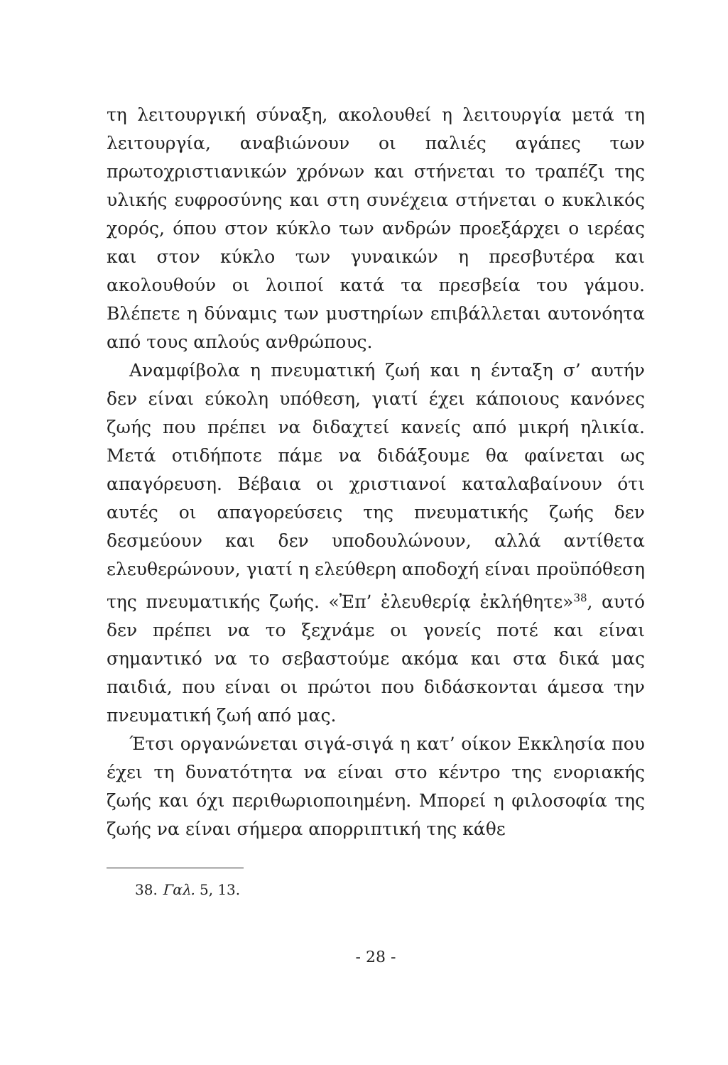τη λειτουργική σύναξη, ακολουθεί η λειτουργία μετά τη λειτουργία, αναβιώνουν οι παλιές αγάπες των πρωτοχριστιανικών χρόνων και στήνεται το τραπέζι της υλικής ευφροσύνης και στη συνέχεια στήνεται ο κυκλικός χορός, όπου στον κύκλο των ανδρών προεξάρχει ο ιερέας και στον κύκλο των γυναικών η πρεσβυτέρα και ακολουθούν οι λοιποί κατά τα πρεσβεία του γάμου. Βλέπετε η δύναμις των μυστηρίων επιβάλλεται αυτονόητα από τους απλούς ανθρώπους.
Αναμφίβολα η πνευματική ζωή και η ένταξη σ’ αυτήν δεν είναι εύκολη υπόθεση, γιατί έχει κάποιους κανόνες ζωής που πρέπει να διδαχτεί κανείς από μικρή ηλικία. Μετά οτιδήποτε πάμε να διδάξουμε θα φαίνεται ως απαγόρευση. Βέβαια οι χριστιανοί καταλαβαίνουν ότι αυτές οι απαγορεύσεις της πνευματικής ζωής δεν δεσμεύουν και δεν υποδουλώνουν, αλλά αντίθετα ελευθερώνουν, γιατί η ελεύθερη αποδοχή είναι προϋπόθεση της πνευματικής ζωής. «Ἐπ’ ἐλευθερίᾳ ἐκλήθητε»<sup>38</sup>, αυτό δεν πρέπει να το ξεχνάμε οι γονείς ποτέ και είναι σημαντικό να το σεβαστούμε ακόμα και στα δικά μας παιδιά, που είναι οι πρώτοι που διδάσκονται άμεσα την πνευματική ζωή από μας.
Έτσι οργανώνεται σιγά-σιγά η κατ’ οίκον Εκκλησία που έχει τη δυνατότητα να είναι στο κέντρο της ενοριακής ζωής και όχι περιθωριοποιημένη. Μπορεί η φιλοσοφία της ζωής να είναι σήμερα απορριπτική της κάθε
38. Γαλ. 5, 13.
- 28 -